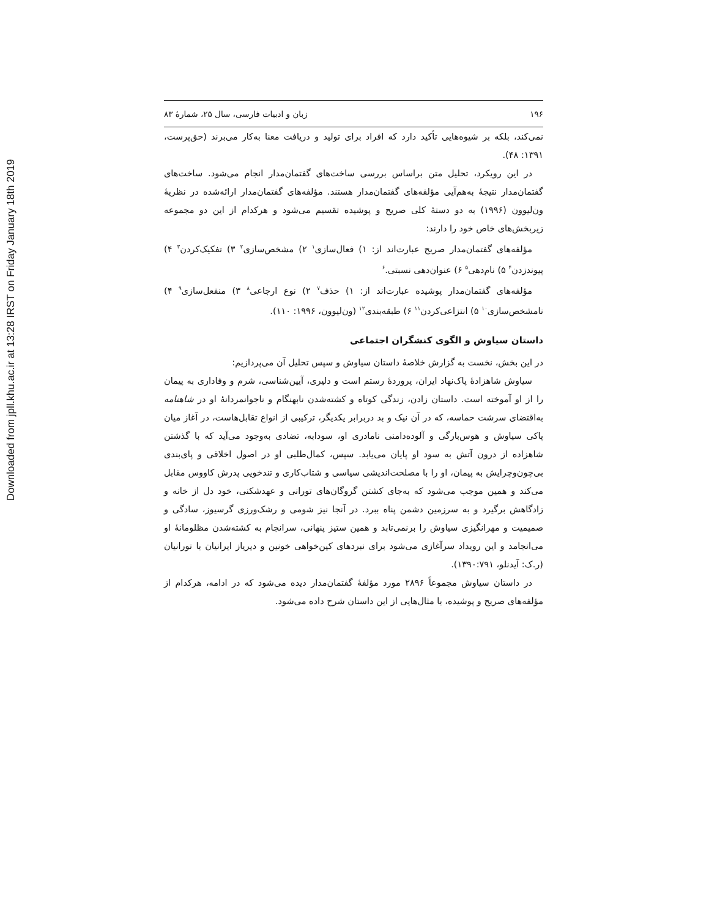Downloaded from jpll.khu.ac.ir at 13:28 IRST on Friday January 18th 2019
۱۹۶ زبان و ادبیات فارسی، سال ۲۵، شمارهٔ ۸۳
نمی‌کند، بلکه بر شیوه‌هایی تأکید دارد که افراد برای تولید و دریافت معنا به‌کار می‌برند (حق‌پرست، ۱۳۹۱: ۴۸).
در این رویکرد، تحلیل متن براساس بررسی ساخت‌های گفتمان‌مدار انجام می‌شود. ساخت‌های گفتمان‌مدار نتیجهٔ به‌هم‌آیی مؤلفه‌های گفتمان‌مدار هستند. مؤلفه‌های گفتمان‌مدار ارائه‌شده در نظریهٔ ون‌لیوون (۱۹۹۶) به دو دستهٔ کلی صریح و پوشیده تقسیم می‌شود و هرکدام از این دو مجموعه زیربخش‌های خاص خود را دارند:
مؤلفه‌های گفتمان‌مدار صریح عبارت‌اند از: ۱) فعال‌سازی<sup>۱</sup> ۲) مشخص‌سازی<sup>۲</sup> ۳) تفکیک‌کردن<sup>۳</sup> ۴) پیوندزدن<sup>۴</sup> ۵) نام‌دهی<sup>۵</sup> ۶) عنوان‌دهی نسبتی.<sup>۶</sup>
مؤلفه‌های گفتمان‌مدار پوشیده عبارت‌اند از: ۱) حذف<sup>۷</sup> ۲) نوع ارجاعی<sup>۸</sup> ۳) منفعل‌سازی<sup>۹</sup> ۴) نامشخص‌سازی<sup>۱۰</sup> ۵) انتزاعی‌کردن<sup>۱۱</sup> ۶) طبقه‌بندی<sup>۱۲</sup> (ون‌لیوون، ۱۹۹۶: ۱۱۰).
داستان سیاوش و الگوی کنشگران اجتماعی
در این بخش، نخست به گزارش خلاصهٔ داستان سیاوش و سپس تحلیل آن می‌پردازیم:
سیاوش شاهزادهٔ پاک‌نهاد ایران، پروردهٔ رستم است و دلیری، آیین‌شناسی، شرم و وفاداری به پیمان را از او آموخته است. داستان زادن، زندگی کوتاه و کشته‌شدن نابهنگام و ناجوانمردانهٔ او در شاهنامه به‌اقتضای سرشت حماسه، که در آن نیک و بد دربرابر یکدیگر، ترکیبی از انواع تقابل‌هاست، در آغاز میان پاکی سیاوش و هوس‌بارگی و آلوده‌دامنی نامادری او، سودابه، تضادی به‌وجود می‌آید که با گذشتن شاهزاده از درون آتش به سود او پایان می‌یابد. سپس، کمال‌طلبی او در اصول اخلاقی و پای‌بندی بی‌چون‌وچرایش به پیمان، او را با مصلحت‌اندیشی سیاسی و شتاب‌کاری و تندخویی پدرش کاووس مقابل می‌کند و همین موجب می‌شود که به‌جای کشتن گروگان‌های تورانی و عهدشکنی، خود دل از خانه و زادگاهش برگیرد و به سرزمین دشمن پناه ببرد. در آنجا نیز شومی و رشک‌ورزی گرسیوز، سادگی و صمیمیت و مهرانگیزی سیاوش را برنمی‌تابد و همین ستیز پنهانی، سرانجام به کشته‌شدن مظلومانهٔ او می‌انجامد و این رویداد سرآغازی می‌شود برای نبردهای کین‌خواهی خونین و دیریاز ایرانیان با تورانیان (ر.ک: آیدنلو، ۱۳۹۰:۷۹۱).
در داستان سیاوش مجموعاً ۲۸۹۶ مورد مؤلفهٔ گفتمان‌مدار دیده می‌شود که در ادامه، هرکدام از مؤلفه‌های صریح و پوشیده، با مثال‌هایی از این داستان شرح داده می‌شود.